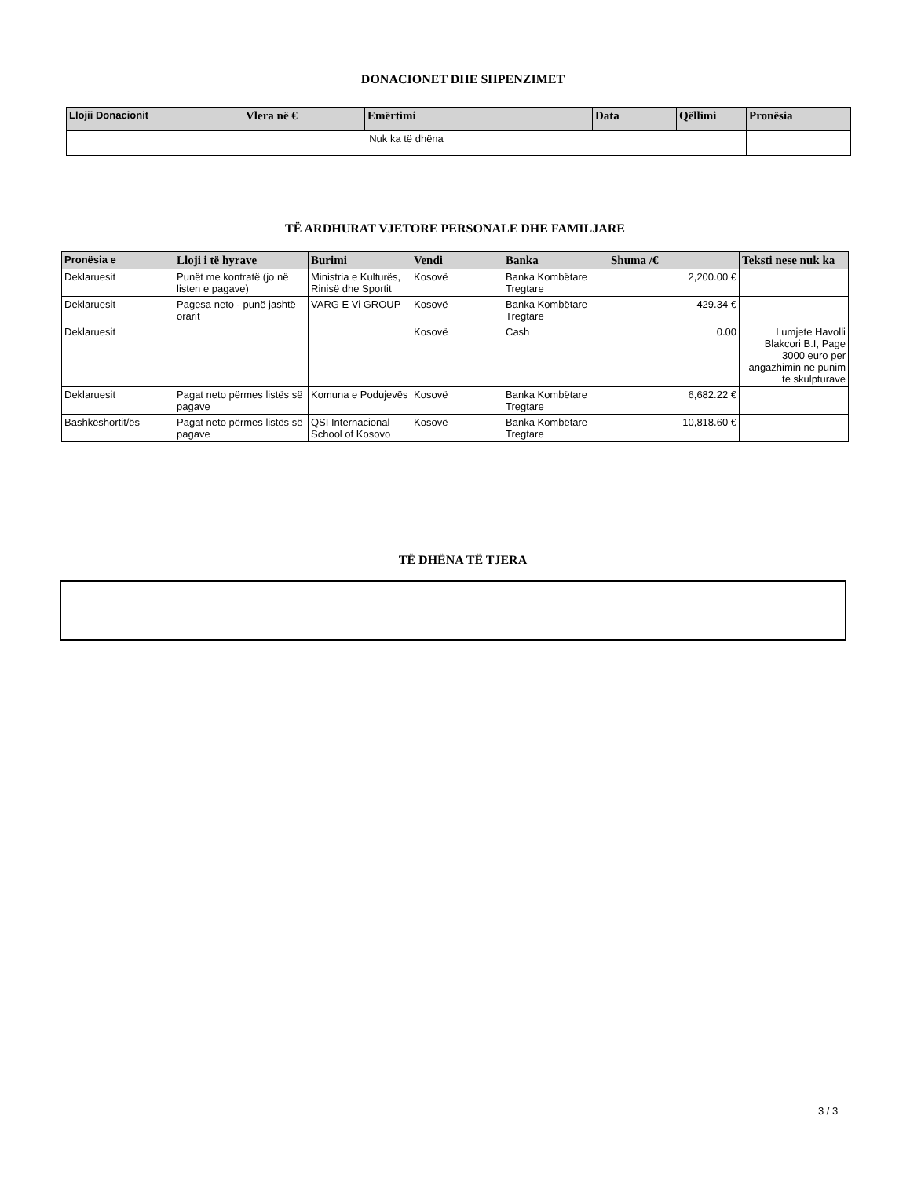DONACIONET DHE SHPENZIMET
| Llojii Donacionit | Vlera në € | Emërtimi | Data | Qëllimi | Pronësia |
| --- | --- | --- | --- | --- | --- |
| Nuk ka të dhëna | | | | | |
TË ARDHURAT VJETORE PERSONALE DHE FAMILJARE
| Pronësia e | Lloji i të hyrave | Burimi | Vendi | Banka | Shuma /€ | Teksti nese nuk ka |
| --- | --- | --- | --- | --- | --- | --- |
| Deklaruesit | Punët me kontratë (jo në listen e pagave) | Ministria e Kulturës, Rinisë dhe Sportit | Kosovë | Banka Kombëtare Tregtare | 2,200.00 € | |
| Deklaruesit | Pagesa neto - punë jashtë orarit | VARG E Vi GROUP | Kosovë | Banka Kombëtare Tregtare | 429.34 € | |
| Deklaruesit | | | Kosovë | Cash | 0.00 | Lumjete Havolli Blakcori B.I, Page 3000 euro per angazhimin ne punim te skulpturave |
| Deklaruesit | Pagat neto përmes listës së pagave | Komuna e Podujevës | Kosovë | Banka Kombëtare Tregtare | 6,682.22 € | |
| Bashkëshortit/ës | Pagat neto përmes listës së pagave | QSI Internacional School of Kosovo | Kosovë | Banka Kombëtare Tregtare | 10,818.60 € | |
TË DHËNA TË TJERA
3 / 3